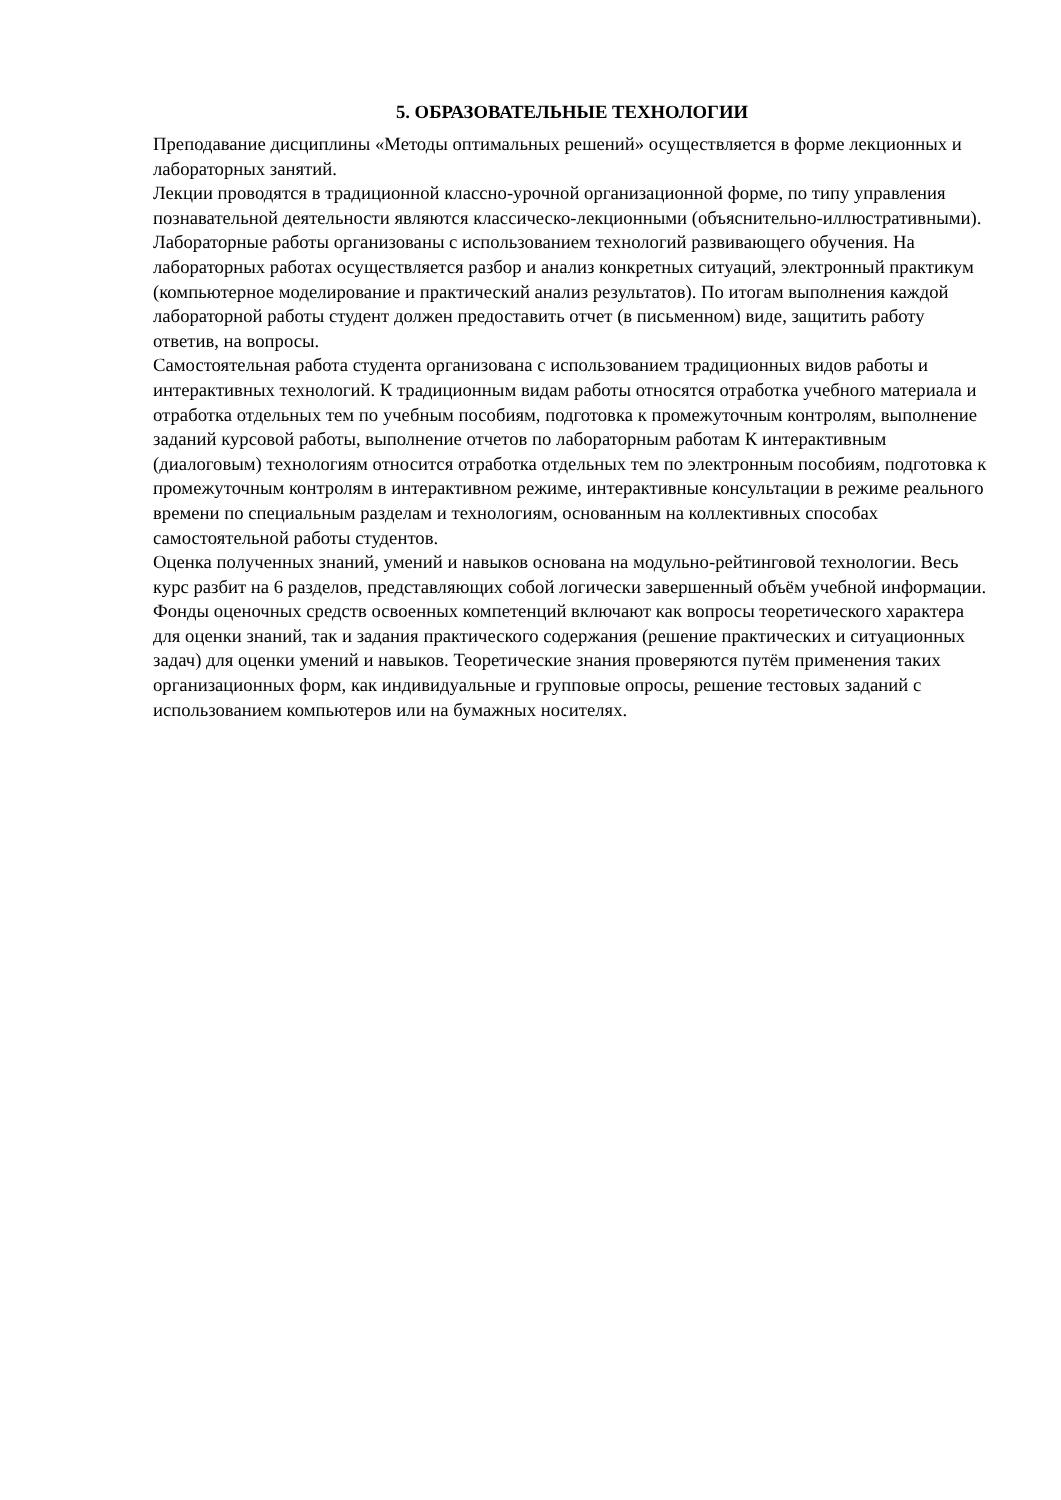5. ОБРАЗОВАТЕЛЬНЫЕ ТЕХНОЛОГИИ
Преподавание дисциплины «Методы оптимальных решений» осуществляется в форме лекционных и лабораторных занятий.
Лекции проводятся в традиционной классно-урочной организационной форме, по типу управления познавательной деятельности являются классическо-лекционными (объяснительно-иллюстративными).
Лабораторные работы организованы с использованием технологий развивающего обучения. На лабораторных работах осуществляется разбор и анализ конкретных ситуаций, электронный практикум (компьютерное моделирование и практический анализ результатов). По итогам выполнения каждой лабораторной работы студент должен предоставить отчет (в письменном) виде, защитить работу ответив, на вопросы.
Самостоятельная работа студента организована с использованием традиционных видов работы и интерактивных технологий. К традиционным видам работы относятся отработка учебного материала и отработка отдельных тем по учебным пособиям, подготовка к промежуточным контролям, выполнение заданий курсовой работы, выполнение отчетов по лабораторным работам К интерактивным (диалоговым) технологиям относится отработка отдельных тем по электронным пособиям, подготовка к промежуточным контролям в интерактивном режиме, интерактивные консультации в режиме реального времени по специальным разделам и технологиям, основанным на коллективных способах самостоятельной работы студентов.
Оценка полученных знаний, умений и навыков основана на модульно-рейтинговой технологии. Весь курс разбит на 6 разделов, представляющих собой логически завершенный объём учебной информации. Фонды оценочных средств освоенных компетенций включают как вопросы теоретического характера для оценки знаний, так и задания практического содержания (решение практических и ситуационных задач) для оценки умений и навыков. Теоретические знания проверяются путём применения таких организационных форм, как индивидуальные и групповые опросы, решение тестовых заданий с использованием компьютеров или на бумажных носителях.